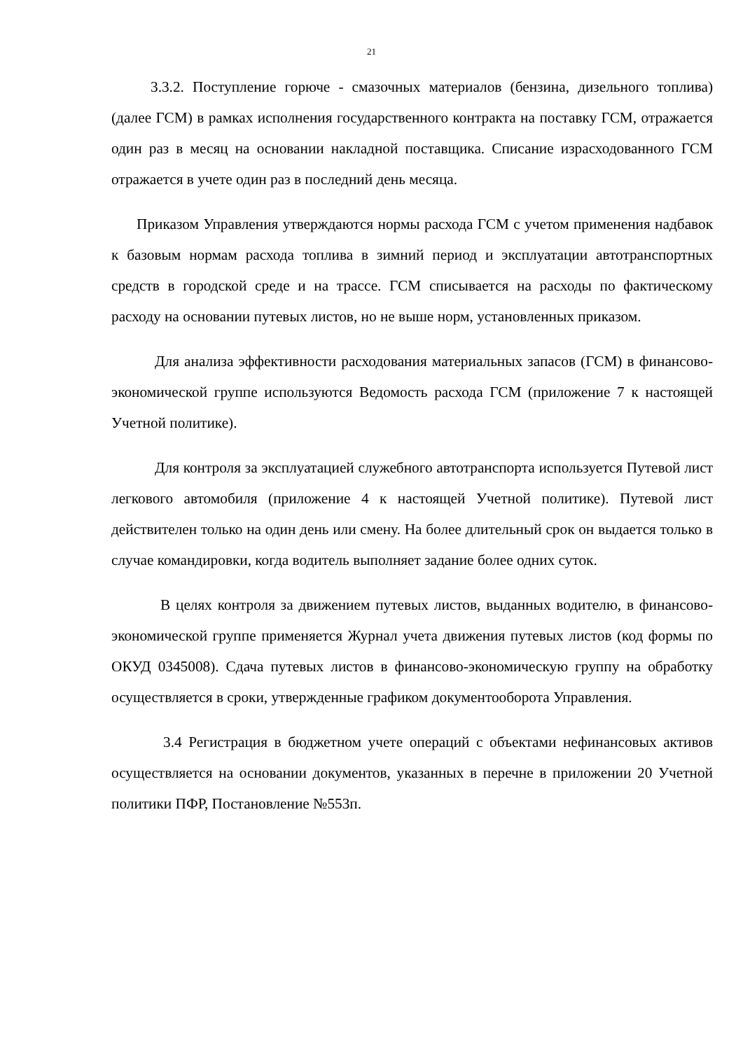21
3.3.2. Поступление горюче - смазочных материалов (бензина, дизельного топлива) (далее ГСМ) в рамках исполнения государственного контракта на поставку ГСМ, отражается один раз в месяц на основании накладной поставщика. Списание израсходованного ГСМ отражается в учете один раз в последний день месяца.
Приказом Управления утверждаются нормы расхода ГСМ с учетом применения надбавок к базовым нормам расхода топлива в зимний период и эксплуатации автотранспортных средств в городской среде и на трассе. ГСМ списывается на расходы по фактическому расходу на основании путевых листов, но не выше норм, установленных приказом.
Для анализа эффективности расходования материальных запасов (ГСМ) в финансово-экономической группе используются Ведомость расхода ГСМ (приложение 7 к настоящей Учетной политике).
Для контроля за эксплуатацией служебного автотранспорта используется Путевой лист легкового автомобиля (приложение 4 к настоящей Учетной политике). Путевой лист действителен только на один день или смену. На более длительный срок он выдается только в случае командировки, когда водитель выполняет задание более одних суток.
В целях контроля за движением путевых листов, выданных водителю, в финансово-экономической группе применяется Журнал учета движения путевых листов (код формы по ОКУД 0345008). Сдача путевых листов в финансово-экономическую группу на обработку осуществляется в сроки, утвержденные графиком документооборота Управления.
3.4 Регистрация в бюджетном учете операций с объектами нефинансовых активов осуществляется на основании документов, указанных в перечне в приложении 20 Учетной политики ПФР, Постановление №553п.